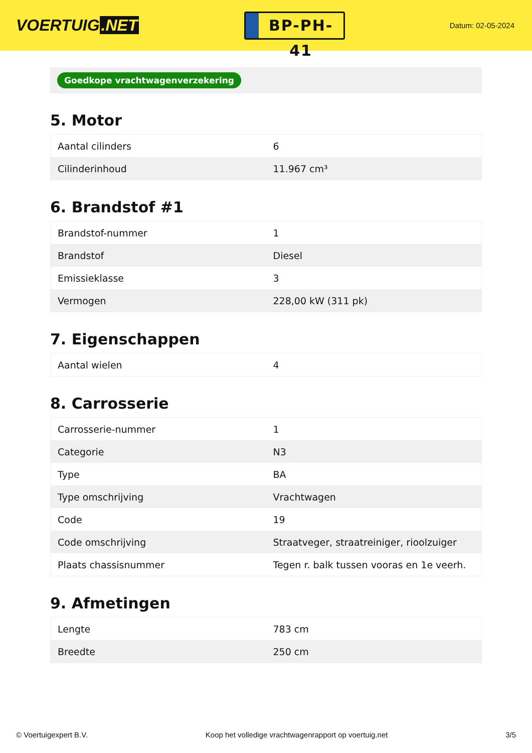VOERTUIG.NET
BP-PH-41
Datum: 02-05-2024
Goedkope vrachtwagenverzekering
5. Motor
| Aantal cilinders | 6 |
| Cilinderinhoud | 11.967 cm³ |
6. Brandstof #1
| Brandstof-nummer | 1 |
| Brandstof | Diesel |
| Emissieklasse | 3 |
| Vermogen | 228,00 kW (311 pk) |
7. Eigenschappen
| Aantal wielen | 4 |
8. Carrosserie
| Carrosserie-nummer | 1 |
| Categorie | N3 |
| Type | BA |
| Type omschrijving | Vrachtwagen |
| Code | 19 |
| Code omschrijving | Straatveger, straatreiniger, rioolzuiger |
| Plaats chassisnummer | Tegen r. balk tussen vooras en 1e veerh. |
9. Afmetingen
| Lengte | 783 cm |
| Breedte | 250 cm |
© Voertuigexpert B.V. Koop het volledige vrachtwagenrapport op voertuig.net 3/5